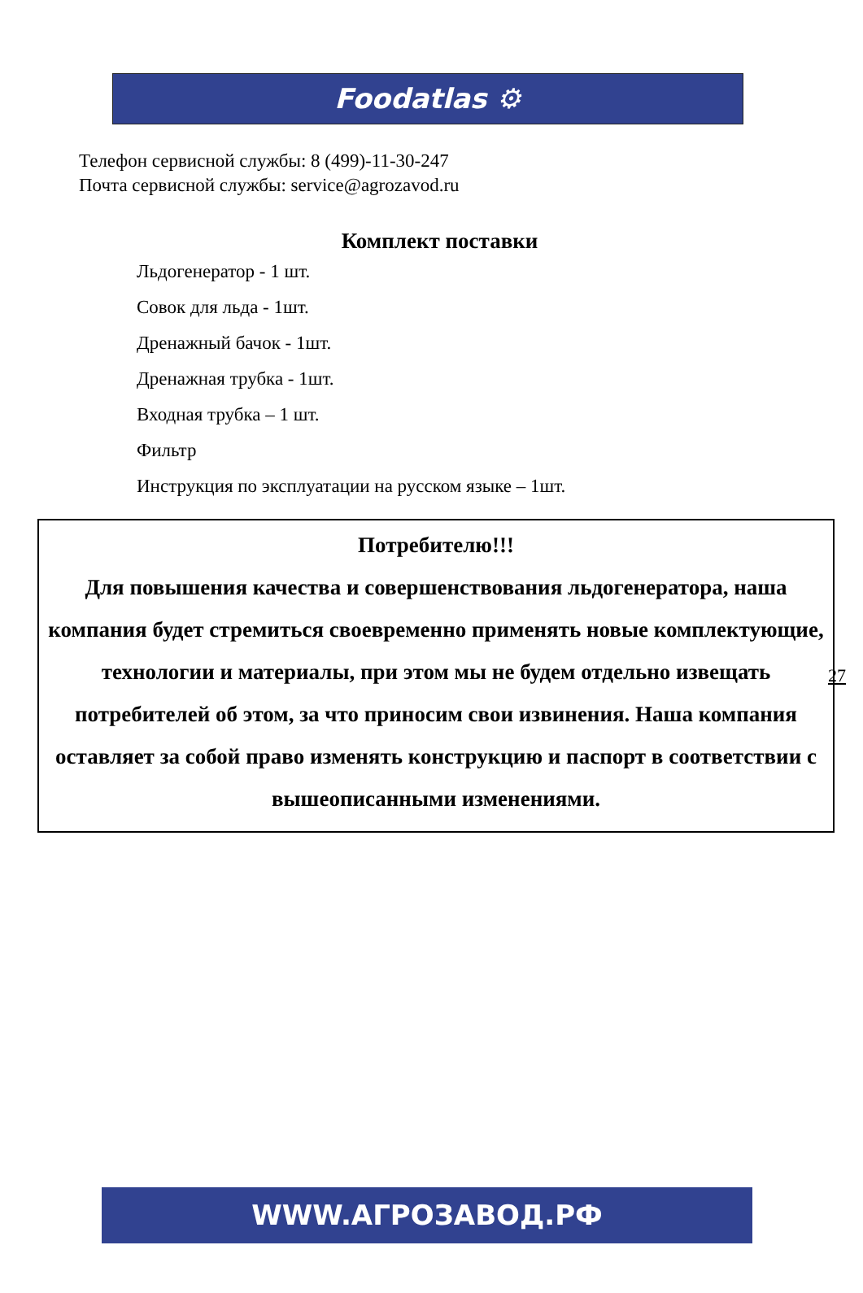Foodatlas ⚙
Телефон сервисной службы: 8 (499)-11-30-247
Почта сервисной службы: service@agrozavod.ru
Комплект поставки
Льдогенератор - 1 шт.
Совок для льда - 1шт.
Дренажный бачок - 1шт.
Дренажная трубка - 1шт.
Входная трубка – 1 шт.
Фильтр
Инструкция по эксплуатации на русском языке – 1шт.
Потребителю!!!
Для повышения качества и совершенствования льдогенератора, наша компания будет стремиться своевременно применять новые комплектующие, технологии и материалы, при этом мы не будем отдельно извещать потребителей об этом, за что приносим свои извинения. Наша компания оставляет за собой право изменять конструкцию и паспорт в соответствии с вышеописанными изменениями.
27
WWW.АГРОЗАВОД.РФ